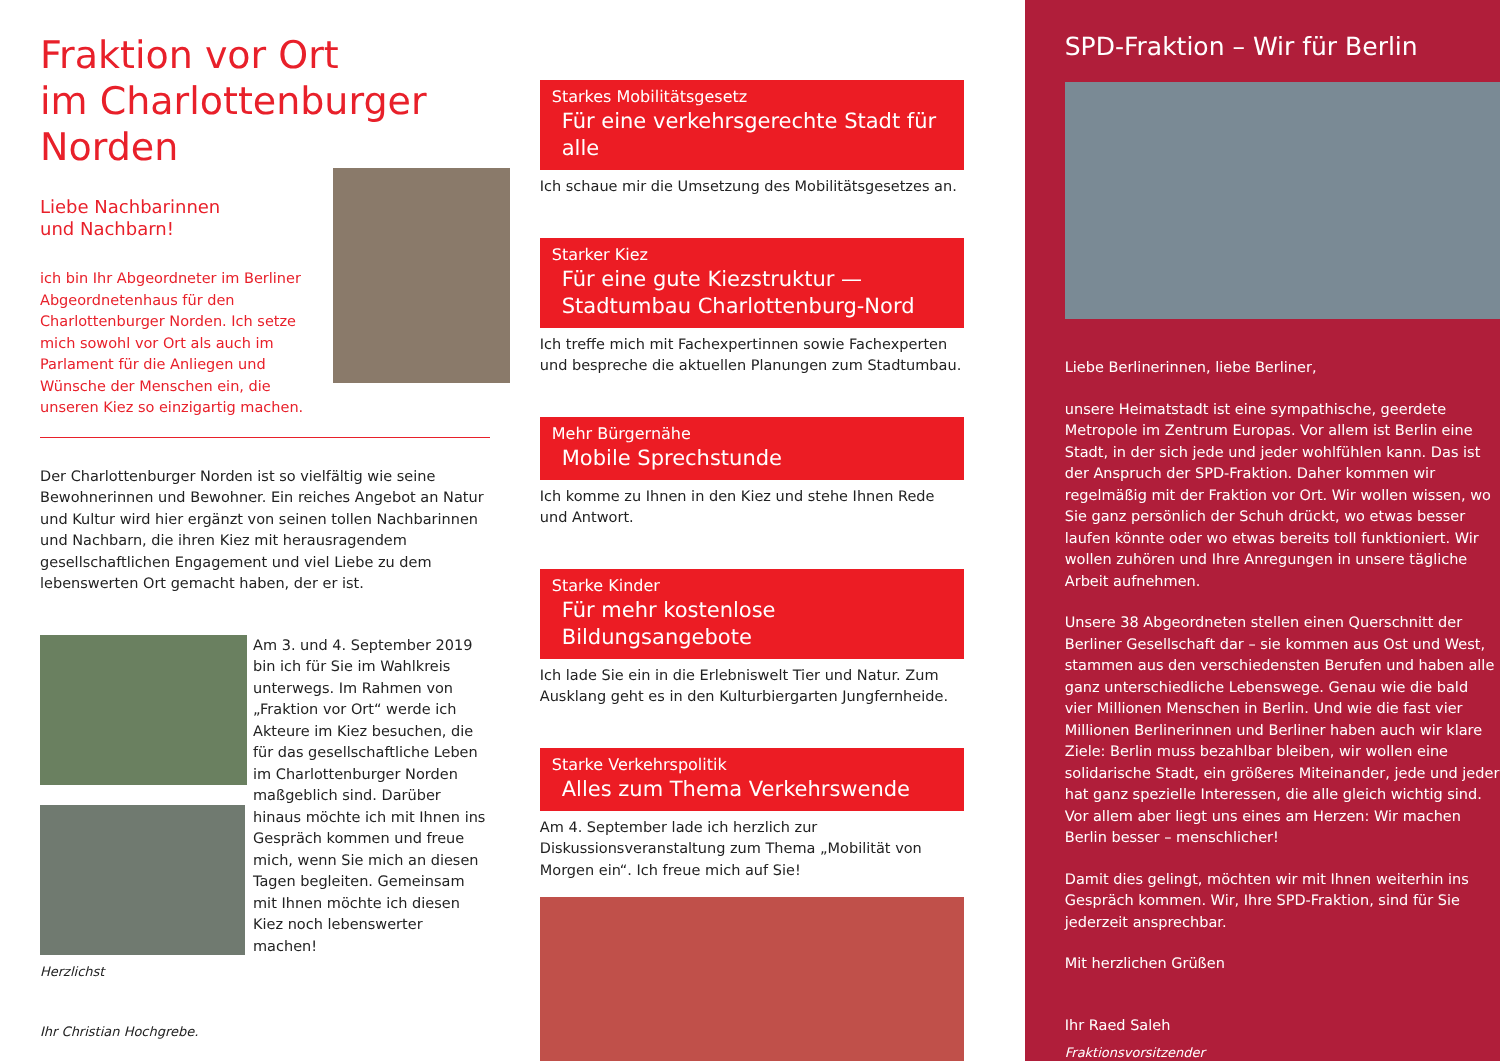Fraktion vor Ort
im Charlottenburger
Norden
Liebe Nachbarinnen
und Nachbarn!
ich bin Ihr Abgeordneter im Berliner Abgeordnetenhaus für den Charlottenburger Norden. Ich setze mich sowohl vor Ort als auch im Parlament für die Anliegen und Wünsche der Menschen ein, die unseren Kiez so einzigartig machen.
Der Charlottenburger Norden ist so vielfältig wie seine Bewohnerinnen und Bewohner. Ein reiches Angebot an Natur und Kultur wird hier ergänzt von seinen tollen Nachbarinnen und Nachbarn, die ihren Kiez mit herausragendem gesellschaftlichen Engagement und viel Liebe zu dem lebenswerten Ort gemacht haben, der er ist.
Am 3. und 4. September 2019 bin ich für Sie im Wahlkreis unterwegs. Im Rahmen von „Fraktion vor Ort“ werde ich Akteure im Kiez besuchen, die für das gesellschaftliche Leben im Charlottenburger Norden maßgeblich sind. Darüber hinaus möchte ich mit Ihnen ins Gespräch kommen und freue mich, wenn Sie mich an diesen Tagen begleiten. Gemeinsam mit Ihnen möchte ich diesen Kiez noch lebenswerter machen!
Herzlichst
Ihr Christian Hochgrebe.
Starkes Mobilitätsgesetz
Für eine verkehrsgerechte Stadt für alle
Ich schaue mir die Umsetzung des Mobilitätsgesetzes an.
Starker Kiez
Für eine gute Kiezstruktur —
Stadtumbau Charlottenburg-Nord
Ich treffe mich mit Fachexpertinnen sowie Fachexperten und bespreche die aktuellen Planungen zum Stadtumbau.
Mehr Bürgernähe
Mobile Sprechstunde
Ich komme zu Ihnen in den Kiez und stehe Ihnen Rede und Antwort.
Starke Kinder
Für mehr kostenlose Bildungsangebote
Ich lade Sie ein in die Erlebniswelt Tier und Natur. Zum Ausklang geht es in den Kulturbiergarten Jungfernheide.
Starke Verkehrspolitik
Alles zum Thema Verkehrswende
Am 4. September lade ich herzlich zur Diskussionsveranstaltung zum Thema „Mobilität von Morgen ein“. Ich freue mich auf Sie!
SPD-Fraktion – Wir für Berlin
Liebe Berlinerinnen, liebe Berliner,
unsere Heimatstadt ist eine sympathische, geerdete Metropole im Zentrum Europas. Vor allem ist Berlin eine Stadt, in der sich jede und jeder wohlfühlen kann. Das ist der Anspruch der SPD-Fraktion. Daher kommen wir regelmäßig mit der Fraktion vor Ort. Wir wollen wissen, wo Sie ganz persönlich der Schuh drückt, wo etwas besser laufen könnte oder wo etwas bereits toll funktioniert. Wir wollen zuhören und Ihre Anregungen in unsere tägliche Arbeit aufnehmen.
Unsere 38 Abgeordneten stellen einen Querschnitt der Berliner Gesellschaft dar – sie kommen aus Ost und West, stammen aus den verschiedensten Berufen und haben alle ganz unterschiedliche Lebenswege. Genau wie die bald vier Millionen Menschen in Berlin. Und wie die fast vier Millionen Berlinerinnen und Berliner haben auch wir klare Ziele: Berlin muss bezahlbar bleiben, wir wollen eine solidarische Stadt, ein größeres Miteinander, jede und jeder hat ganz spezielle Interessen, die alle gleich wichtig sind. Vor allem aber liegt uns eines am Herzen: Wir machen Berlin besser – menschlicher!
Damit dies gelingt, möchten wir mit Ihnen weiterhin ins Gespräch kommen. Wir, Ihre SPD-Fraktion, sind für Sie jederzeit ansprechbar.
Mit herzlichen Grüßen
Ihr Raed Saleh
Fraktionsvorsitzender